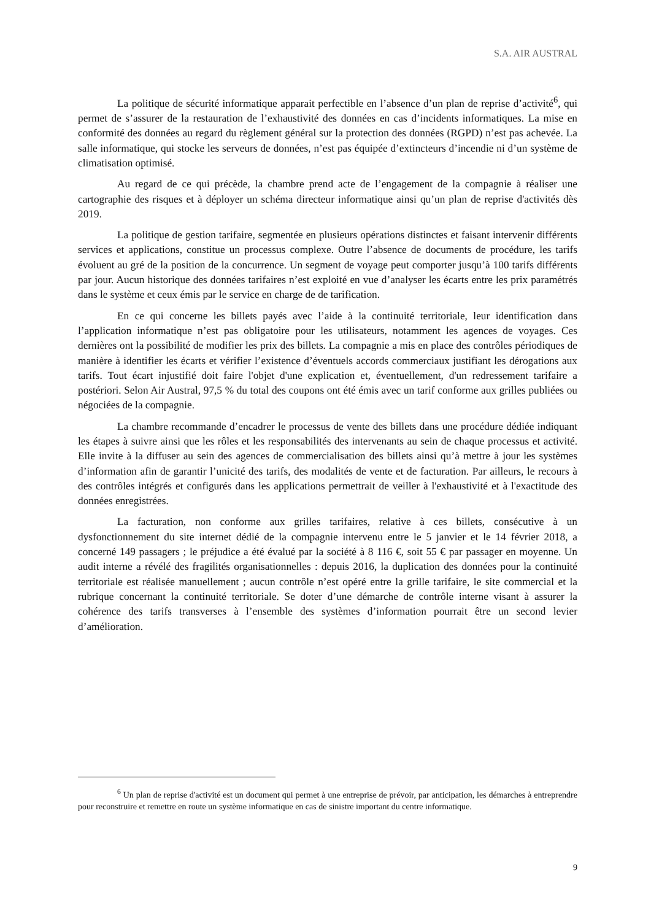S.A. AIR AUSTRAL
La politique de sécurité informatique apparait perfectible en l’absence d’un plan de reprise d’activité<sup>6</sup>, qui permet de s’assurer de la restauration de l’exhaustivité des données en cas d’incidents informatiques. La mise en conformité des données au regard du règlement général sur la protection des données (RGPD) n’est pas achevée. La salle informatique, qui stocke les serveurs de données, n’est pas équipée d’extincteurs d’incendie ni d’un système de climatisation optimisé.
Au regard de ce qui précède, la chambre prend acte de l’engagement de la compagnie à réaliser une cartographie des risques et à déployer un schéma directeur informatique ainsi qu’un plan de reprise d'activités dès 2019.
La politique de gestion tarifaire, segmentée en plusieurs opérations distinctes et faisant intervenir différents services et applications, constitue un processus complexe. Outre l’absence de documents de procédure, les tarifs évoluent au gré de la position de la concurrence. Un segment de voyage peut comporter jusqu’à 100 tarifs différents par jour. Aucun historique des données tarifaires n’est exploité en vue d’analyser les écarts entre les prix paramétrés dans le système et ceux émis par le service en charge de de tarification.
En ce qui concerne les billets payés avec l’aide à la continuité territoriale, leur identification dans l’application informatique n’est pas obligatoire pour les utilisateurs, notamment les agences de voyages. Ces dernières ont la possibilité de modifier les prix des billets. La compagnie a mis en place des contrôles périodiques de manière à identifier les écarts et vérifier l’existence d’éventuels accords commerciaux justifiant les dérogations aux tarifs. Tout écart injustifié doit faire l'objet d'une explication et, éventuellement, d'un redressement tarifaire a postériori. Selon Air Austral, 97,5 % du total des coupons ont été émis avec un tarif conforme aux grilles publiées ou négociées de la compagnie.
La chambre recommande d’encadrer le processus de vente des billets dans une procédure dédiée indiquant les étapes à suivre ainsi que les rôles et les responsabilités des intervenants au sein de chaque processus et activité. Elle invite à la diffuser au sein des agences de commercialisation des billets ainsi qu’à mettre à jour les systèmes d’information afin de garantir l’unicité des tarifs, des modalités de vente et de facturation. Par ailleurs, le recours à des contrôles intégrés et configurés dans les applications permettrait de veiller à l'exhaustivité et à l'exactitude des données enregistrées.
La facturation, non conforme aux grilles tarifaires, relative à ces billets, consécutive à un dysfonctionnement du site internet dédié de la compagnie intervenu entre le 5 janvier et le 14 février 2018, a concerné 149 passagers ; le préjudice a été évalué par la société à 8 116 €, soit 55 € par passager en moyenne. Un audit interne a révélé des fragilités organisationnelles : depuis 2016, la duplication des données pour la continuité territoriale est réalisée manuellement ; aucun contrôle n’est opéré entre la grille tarifaire, le site commercial et la rubrique concernant la continuité territoriale. Se doter d’une démarche de contrôle interne visant à assurer la cohérence des tarifs transverses à l’ensemble des systèmes d’information pourrait être un second levier d’amélioration.
<sup>6</sup> Un plan de reprise d'activité est un document qui permet à une entreprise de prévoir, par anticipation, les démarches à entreprendre pour reconstruire et remettre en route un système informatique en cas de sinistre important du centre informatique.
9